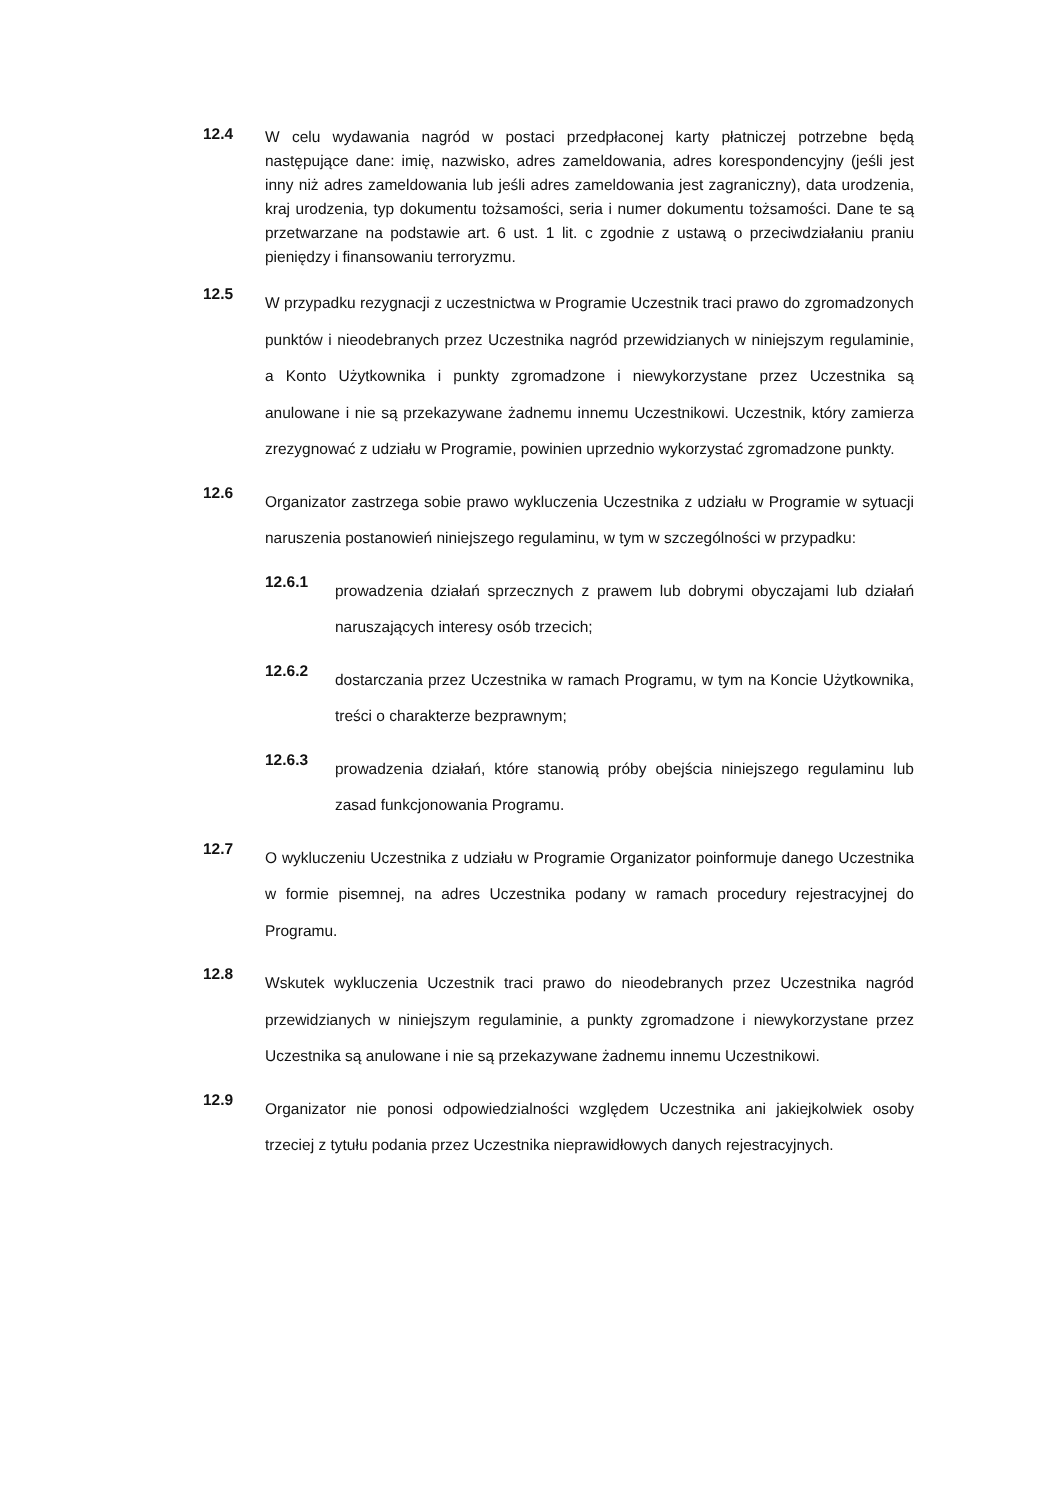12.4
W celu wydawania nagród w postaci przedpłaconej karty płatniczej potrzebne będą następujące dane: imię, nazwisko, adres zameldowania, adres korespondencyjny (jeśli jest inny niż adres zameldowania lub jeśli adres zameldowania jest zagraniczny), data urodzenia, kraj urodzenia, typ dokumentu tożsamości, seria i numer dokumentu tożsamości. Dane te są przetwarzane na podstawie art. 6 ust. 1 lit. c zgodnie z ustawą o przeciwdziałaniu praniu pieniędzy i finansowaniu terroryzmu.
12.5
W przypadku rezygnacji z uczestnictwa w Programie Uczestnik traci prawo do zgromadzonych punktów i nieodebranych przez Uczestnika nagród przewidzianych w niniejszym regulaminie, a Konto Użytkownika i punkty zgromadzone i niewykorzystane przez Uczestnika są anulowane i nie są przekazywane żadnemu innemu Uczestnikowi. Uczestnik, który zamierza zrezygnować z udziału w Programie, powinien uprzednio wykorzystać zgromadzone punkty.
12.6
Organizator zastrzega sobie prawo wykluczenia Uczestnika z udziału w Programie w sytuacji naruszenia postanowień niniejszego regulaminu, w tym w szczególności w przypadku:
12.6.1
prowadzenia działań sprzecznych z prawem lub dobrymi obyczajami lub działań naruszających interesy osób trzecich;
12.6.2
dostarczania przez Uczestnika w ramach Programu, w tym na Koncie Użytkownika, treści o charakterze bezprawnym;
12.6.3
prowadzenia działań, które stanowią próby obejścia niniejszego regulaminu lub zasad funkcjonowania Programu.
12.7
O wykluczeniu Uczestnika z udziału w Programie Organizator poinformuje danego Uczestnika w formie pisemnej, na adres Uczestnika podany w ramach procedury rejestracyjnej do Programu.
12.8
Wskutek wykluczenia Uczestnik traci prawo do nieodebranych przez Uczestnika nagród przewidzianych w niniejszym regulaminie, a punkty zgromadzone i niewykorzystane przez Uczestnika są anulowane i nie są przekazywane żadnemu innemu Uczestnikowi.
12.9
Organizator nie ponosi odpowiedzialności względem Uczestnika ani jakiejkolwiek osoby trzeciej z tytułu podania przez Uczestnika nieprawidłowych danych rejestracyjnych.